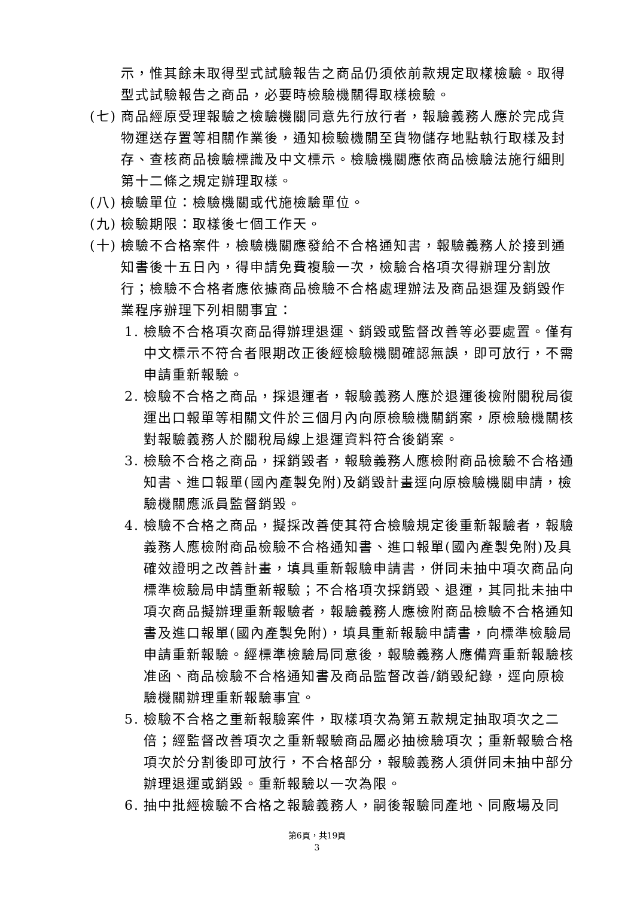示，惟其餘未取得型式試驗報告之商品仍須依前款規定取樣檢驗。取得型式試驗報告之商品，必要時檢驗機關得取樣檢驗。
(七) 商品經原受理報驗之檢驗機關同意先行放行者，報驗義務人應於完成貨物運送存置等相關作業後，通知檢驗機關至貨物儲存地點執行取樣及封存、查核商品檢驗標識及中文標示。檢驗機關應依商品檢驗法施行細則第十二條之規定辦理取樣。
(八) 檢驗單位：檢驗機關或代施檢驗單位。
(九) 檢驗期限：取樣後七個工作天。
(十) 檢驗不合格案件，檢驗機關應發給不合格通知書，報驗義務人於接到通知書後十五日內，得申請免費複驗一次，檢驗合格項次得辦理分割放行；檢驗不合格者應依據商品檢驗不合格處理辦法及商品退運及銷毀作業程序辦理下列相關事宜：
1. 檢驗不合格項次商品得辦理退運、銷毀或監督改善等必要處置。僅有中文標示不符合者限期改正後經檢驗機關確認無誤，即可放行，不需申請重新報驗。
2. 檢驗不合格之商品，採退運者，報驗義務人應於退運後檢附關稅局復運出口報單等相關文件於三個月內向原檢驗機關銷案，原檢驗機關核對報驗義務人於關稅局線上退運資料符合後銷案。
3. 檢驗不合格之商品，採銷毀者，報驗義務人應檢附商品檢驗不合格通知書、進口報單(國內產製免附)及銷毀計畫逕向原檢驗機關申請，檢驗機關應派員監督銷毀。
4. 檢驗不合格之商品，擬採改善使其符合檢驗規定後重新報驗者，報驗義務人應檢附商品檢驗不合格通知書、進口報單(國內產製免附)及具確效證明之改善計畫，填具重新報驗申請書，併同未抽中項次商品向標準檢驗局申請重新報驗；不合格項次採銷毀、退運，其同批未抽中項次商品擬辦理重新報驗者，報驗義務人應檢附商品檢驗不合格通知書及進口報單(國內產製免附)，填具重新報驗申請書，向標準檢驗局申請重新報驗。經標準檢驗局同意後，報驗義務人應備齊重新報驗核准函、商品檢驗不合格通知書及商品監督改善/銷毀紀錄，逕向原檢驗機關辦理重新報驗事宜。
5. 檢驗不合格之重新報驗案件，取樣項次為第五款規定抽取項次之二倍；經監督改善項次之重新報驗商品屬必抽檢驗項次；重新報驗合格項次於分割後即可放行，不合格部分，報驗義務人須併同未抽中部分辦理退運或銷毀。重新報驗以一次為限。
6. 抽中批經檢驗不合格之報驗義務人，嗣後報驗同產地、同廠場及同
第6頁，共19頁
3